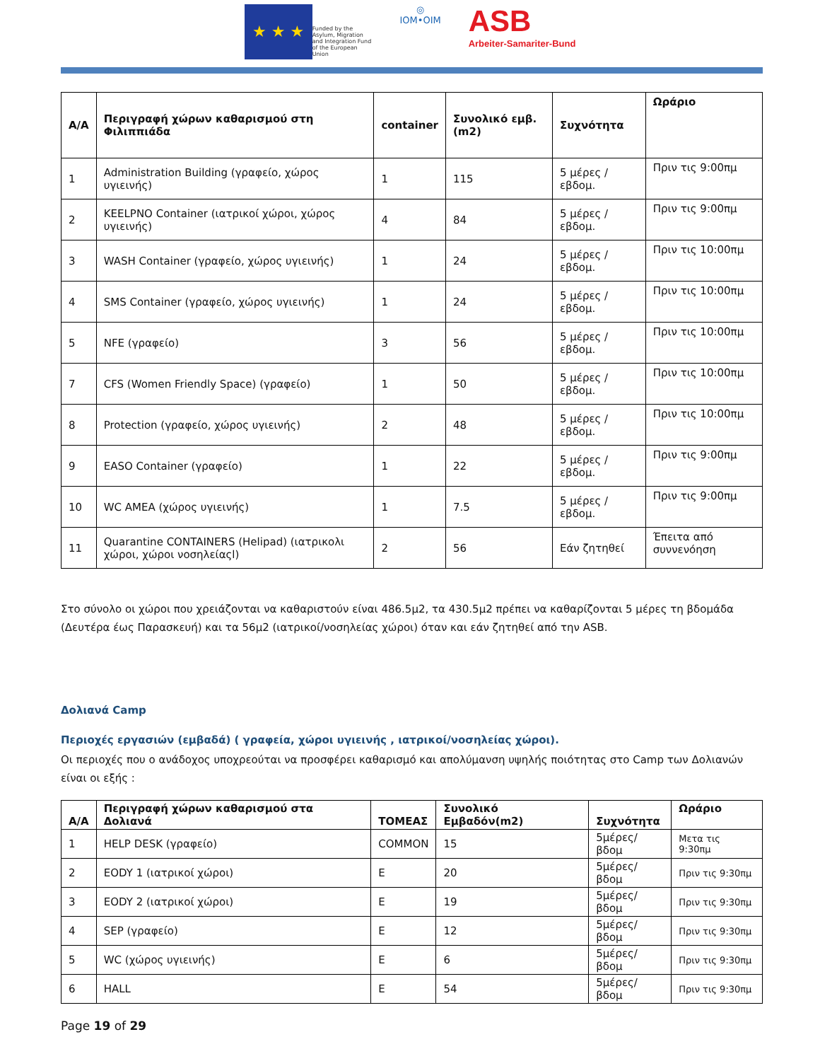★ ★ ★
Funded by the Asylum, Migration and Integration Fund of the European Union
◎
IOM•OIM
ASB
Arbeiter-Samariter-Bund
| A/A | Περιγραφή χώρων καθαρισμού στη Φιλιππιάδα | container | Συνολικό εμβ. (m2) | Συχνότητα | Ωράριο |
| --- | --- | --- | --- | --- | --- |
| 1 | Administration Building (γραφείο, χώρος υγιεινής) | 1 | 115 | 5 μέρες / εβδομ. | Πριν τις 9:00πμ |
| 2 | KEELPNO Container (ιατρικοί χώροι, χώρος υγιεινής) | 4 | 84 | 5 μέρες / εβδομ. | Πριν τις 9:00πμ |
| 3 | WASH Container (γραφείο, χώρος υγιεινής) | 1 | 24 | 5 μέρες / εβδομ. | Πριν τις 10:00πμ |
| 4 | SMS Container (γραφείο, χώρος υγιεινής) | 1 | 24 | 5 μέρες / εβδομ. | Πριν τις 10:00πμ |
| 5 | NFE (γραφείο) | 3 | 56 | 5 μέρες / εβδομ. | Πριν τις 10:00πμ |
| 7 | CFS (Women Friendly Space) (γραφείο) | 1 | 50 | 5 μέρες / εβδομ. | Πριν τις 10:00πμ |
| 8 | Protection (γραφείο, χώρος υγιεινής) | 2 | 48 | 5 μέρες / εβδομ. | Πριν τις 10:00πμ |
| 9 | EASO Container (γραφείο) | 1 | 22 | 5 μέρες / εβδομ. | Πριν τις 9:00πμ |
| 10 | WC AMEA (χώρος υγιεινής) | 1 | 7.5 | 5 μέρες / εβδομ. | Πριν τις 9:00πμ |
| 11 | Quarantine CONTAINERS (Helipad) (ιατρικολι χώροι, χώροι νοσηλείαςl) | 2 | 56 | Εάν ζητηθεί | Έπειτα από συννενόηση |
Στο σύνολο οι χώροι που χρειάζονται να καθαριστούν είναι 486.5μ2, τα 430.5μ2 πρέπει να καθαρίζονται 5 μέρες τη βδομάδα (Δευτέρα έως Παρασκευή) και τα 56μ2 (ιατρικοί/νοσηλείας χώροι) όταν και εάν ζητηθεί από την ASB.
Δολιανά Camp
Περιοχές εργασιών (εμβαδά) ( γραφεία, χώροι υγιεινής , ιατρικοί/νοσηλείας χώροι).
Οι περιοχές που ο ανάδοχος υποχρεούται να προσφέρει καθαρισμό και απολύμανση υψηλής ποιότητας στο Camp των Δολιανών είναι οι εξής :
| A/A | Περιγραφή χώρων καθαρισμού στα Δολιανά | ΤΟΜΕΑΣ | Συνολικό Εμβαδόν(m2) | Συχνότητα | Ωράριο |
| --- | --- | --- | --- | --- | --- |
| 1 | HELP DESK (γραφείο) | COMMON | 15 | 5μέρες/βδομ | Μετα τις 9:30πμ |
| 2 | EODY 1 (ιατρικοί χώροι) | E | 20 | 5μέρες/βδομ | Πριν τις 9:30πμ |
| 3 | EODY 2 (ιατρικοί χώροι) | E | 19 | 5μέρες/βδομ | Πριν τις 9:30πμ |
| 4 | SEP (γραφείο) | E | 12 | 5μέρες/βδομ | Πριν τις 9:30πμ |
| 5 | WC (χώρος υγιεινής) | E | 6 | 5μέρες/βδομ | Πριν τις 9:30πμ |
| 6 | HALL | E | 54 | 5μέρες/βδομ | Πριν τις 9:30πμ |
Page 19 of 29